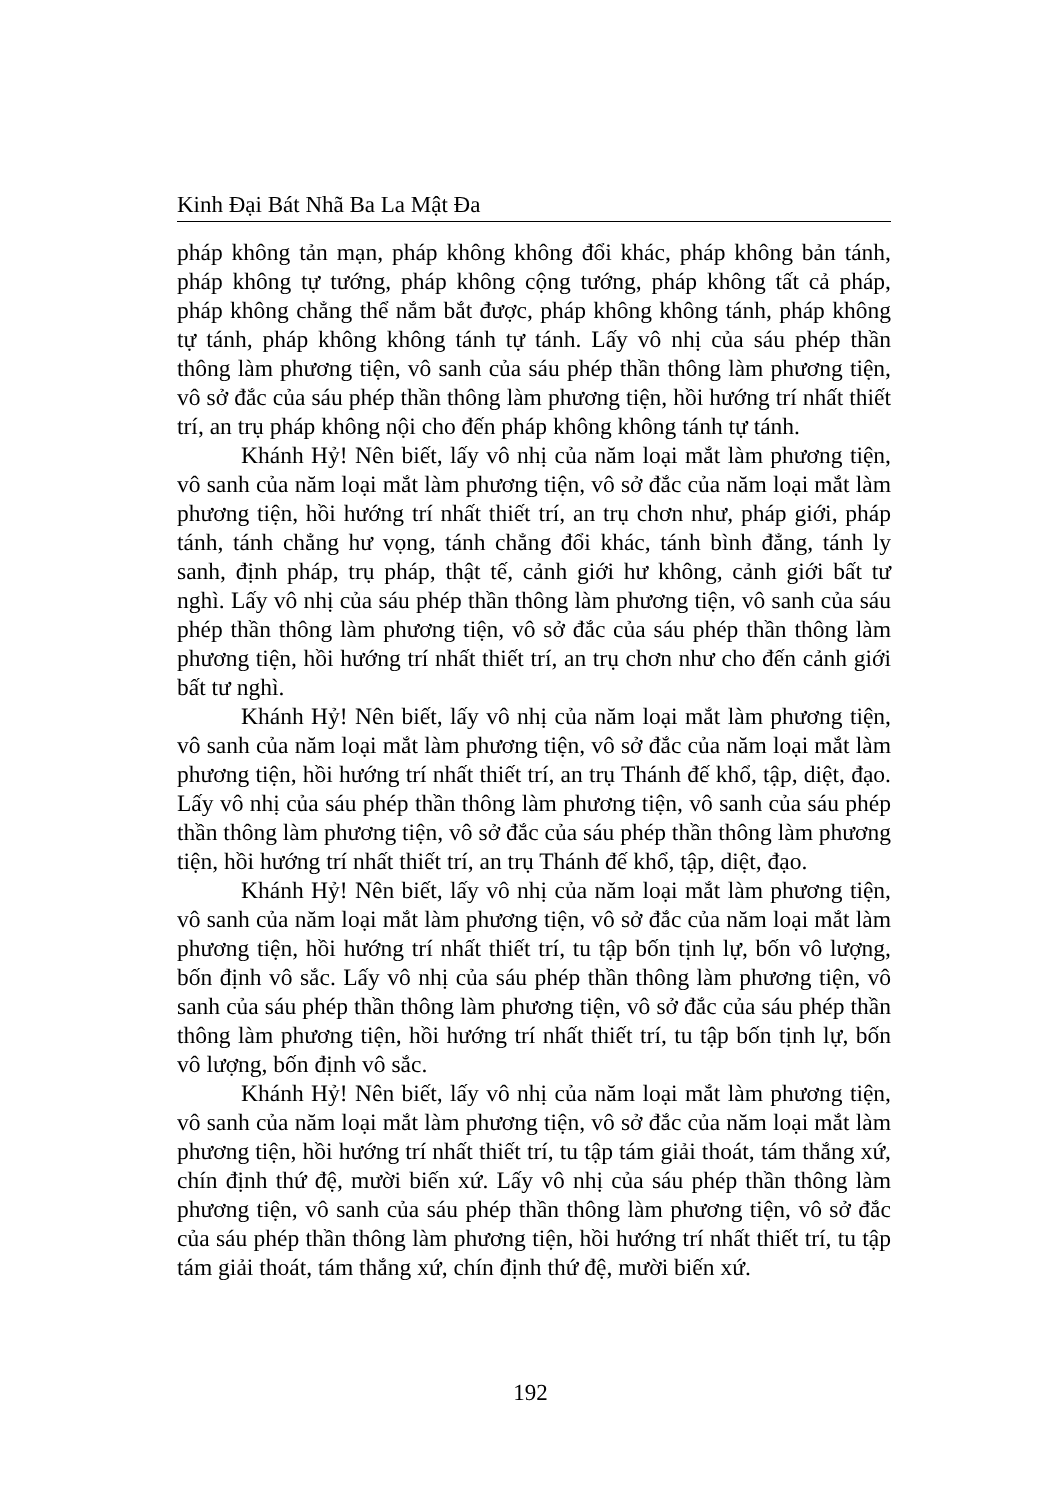Kinh Đại Bát Nhã Ba La Mật Đa
pháp không tản mạn, pháp không không đổi khác, pháp không bản tánh, pháp không tự tướng, pháp không cộng tướng, pháp không tất cả pháp, pháp không chẳng thể nắm bắt được, pháp không không tánh, pháp không tự tánh, pháp không không tánh tự tánh. Lấy vô nhị của sáu phép thần thông làm phương tiện, vô sanh của sáu phép thần thông làm phương tiện, vô sở đắc của sáu phép thần thông làm phương tiện, hồi hướng trí nhất thiết trí, an trụ pháp không nội cho đến pháp không không tánh tự tánh.
Khánh Hỷ! Nên biết, lấy vô nhị của năm loại mắt làm phương tiện, vô sanh của năm loại mắt làm phương tiện, vô sở đắc của năm loại mắt làm phương tiện, hồi hướng trí nhất thiết trí, an trụ chơn như, pháp giới, pháp tánh, tánh chẳng hư vọng, tánh chẳng đổi khác, tánh bình đẳng, tánh ly sanh, định pháp, trụ pháp, thật tế, cảnh giới hư không, cảnh giới bất tư nghì. Lấy vô nhị của sáu phép thần thông làm phương tiện, vô sanh của sáu phép thần thông làm phương tiện, vô sở đắc của sáu phép thần thông làm phương tiện, hồi hướng trí nhất thiết trí, an trụ chơn như cho đến cảnh giới bất tư nghì.
Khánh Hỷ! Nên biết, lấy vô nhị của năm loại mắt làm phương tiện, vô sanh của năm loại mắt làm phương tiện, vô sở đắc của năm loại mắt làm phương tiện, hồi hướng trí nhất thiết trí, an trụ Thánh đế khổ, tập, diệt, đạo. Lấy vô nhị của sáu phép thần thông làm phương tiện, vô sanh của sáu phép thần thông làm phương tiện, vô sở đắc của sáu phép thần thông làm phương tiện, hồi hướng trí nhất thiết trí, an trụ Thánh đế khổ, tập, diệt, đạo.
Khánh Hỷ! Nên biết, lấy vô nhị của năm loại mắt làm phương tiện, vô sanh của năm loại mắt làm phương tiện, vô sở đắc của năm loại mắt làm phương tiện, hồi hướng trí nhất thiết trí, tu tập bốn tịnh lự, bốn vô lượng, bốn định vô sắc. Lấy vô nhị của sáu phép thần thông làm phương tiện, vô sanh của sáu phép thần thông làm phương tiện, vô sở đắc của sáu phép thần thông làm phương tiện, hồi hướng trí nhất thiết trí, tu tập bốn tịnh lự, bốn vô lượng, bốn định vô sắc.
Khánh Hỷ! Nên biết, lấy vô nhị của năm loại mắt làm phương tiện, vô sanh của năm loại mắt làm phương tiện, vô sở đắc của năm loại mắt làm phương tiện, hồi hướng trí nhất thiết trí, tu tập tám giải thoát, tám thắng xứ, chín định thứ đệ, mười biến xứ. Lấy vô nhị của sáu phép thần thông làm phương tiện, vô sanh của sáu phép thần thông làm phương tiện, vô sở đắc của sáu phép thần thông làm phương tiện, hồi hướng trí nhất thiết trí, tu tập tám giải thoát, tám thắng xứ, chín định thứ đệ, mười biến xứ.
192